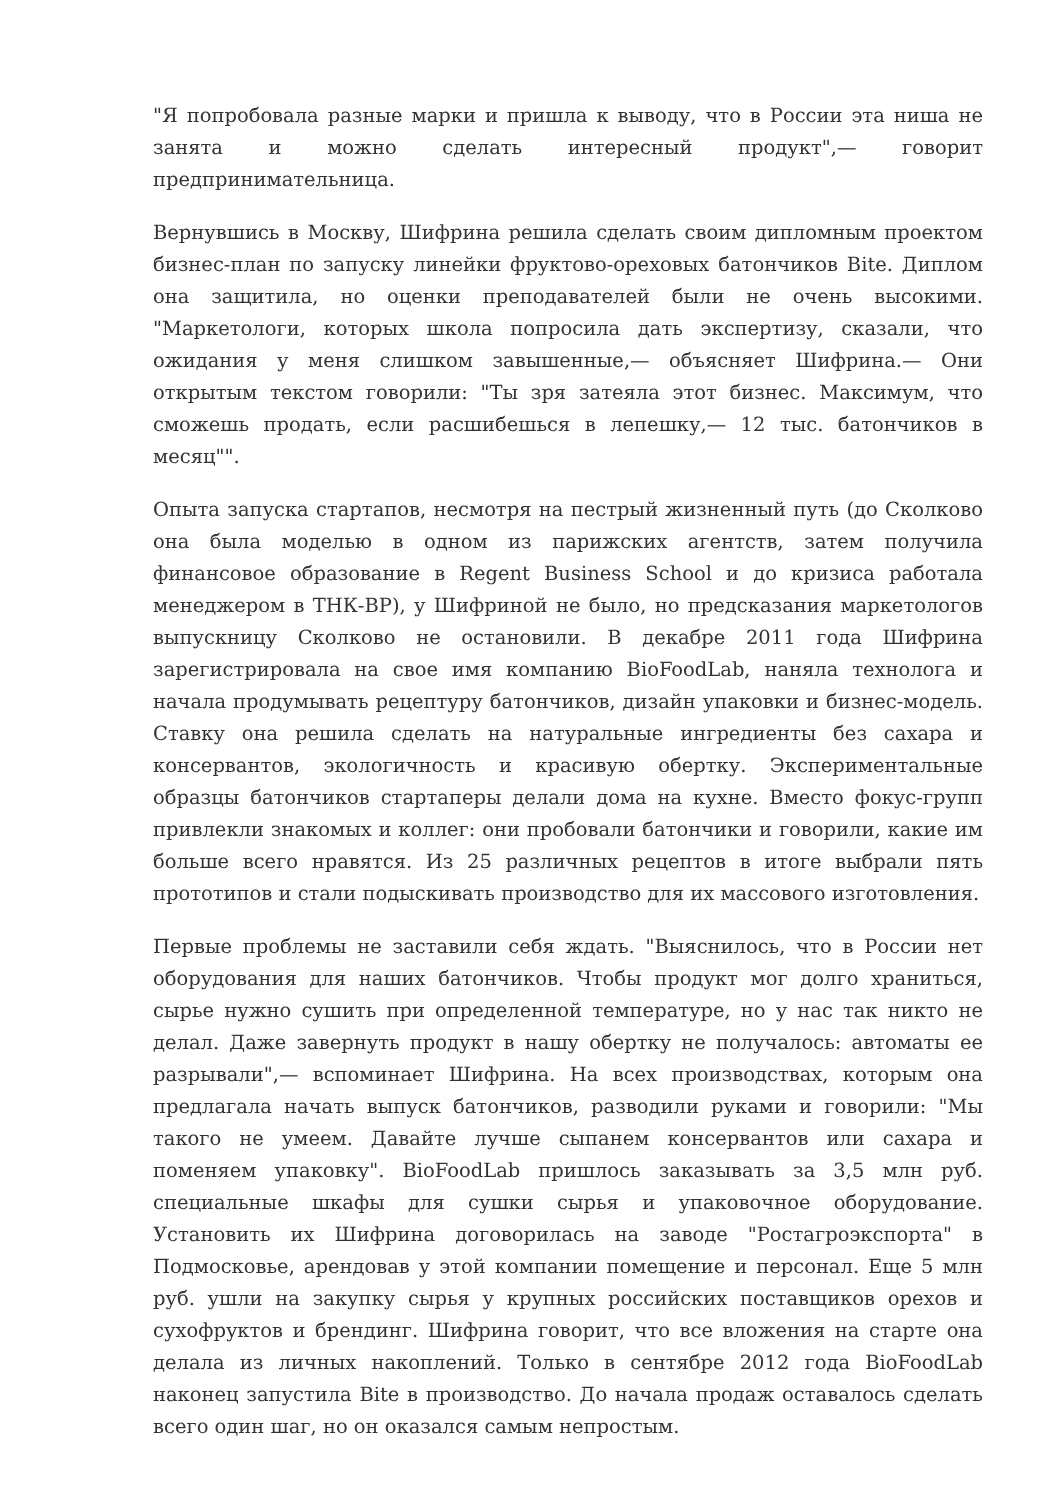"Я попробовала разные марки и пришла к выводу, что в России эта ниша не занята и можно сделать интересный продукт",— говорит предпринимательница.
Вернувшись в Москву, Шифрина решила сделать своим дипломным проектом бизнес-план по запуску линейки фруктово-ореховых батончиков Bite. Диплом она защитила, но оценки преподавателей были не очень высокими. "Маркетологи, которых школа попросила дать экспертизу, сказали, что ожидания у меня слишком завышенные,— объясняет Шифрина.— Они открытым текстом говорили: "Ты зря затеяла этот бизнес. Максимум, что сможешь продать, если расшибешься в лепешку,— 12 тыс. батончиков в месяц"".
Опыта запуска стартапов, несмотря на пестрый жизненный путь (до Сколково она была моделью в одном из парижских агентств, затем получила финансовое образование в Regent Business School и до кризиса работала менеджером в ТНК-BP), у Шифриной не было, но предсказания маркетологов выпускницу Сколково не остановили. В декабре 2011 года Шифрина зарегистрировала на свое имя компанию BioFoodLab, наняла технолога и начала продумывать рецептуру батончиков, дизайн упаковки и бизнес-модель. Ставку она решила сделать на натуральные ингредиенты без сахара и консервантов, экологичность и красивую обертку. Экспериментальные образцы батончиков стартаперы делали дома на кухне. Вместо фокус-групп привлекли знакомых и коллег: они пробовали батончики и говорили, какие им больше всего нравятся. Из 25 различных рецептов в итоге выбрали пять прототипов и стали подыскивать производство для их массового изготовления.
Первые проблемы не заставили себя ждать. "Выяснилось, что в России нет оборудования для наших батончиков. Чтобы продукт мог долго храниться, сырье нужно сушить при определенной температуре, но у нас так никто не делал. Даже завернуть продукт в нашу обертку не получалось: автоматы ее разрывали",— вспоминает Шифрина. На всех производствах, которым она предлагала начать выпуск батончиков, разводили руками и говорили: "Мы такого не умеем. Давайте лучше сыпанем консервантов или сахара и поменяем упаковку". BioFoodLab пришлось заказывать за 3,5 млн руб. специальные шкафы для сушки сырья и упаковочное оборудование. Установить их Шифрина договорилась на заводе "Ростагроэкспорта" в Подмосковье, арендовав у этой компании помещение и персонал. Еще 5 млн руб. ушли на закупку сырья у крупных российских поставщиков орехов и сухофруктов и брендинг. Шифрина говорит, что все вложения на старте она делала из личных накоплений. Только в сентябре 2012 года BioFoodLab наконец запустила Bite в производство. До начала продаж оставалось сделать всего один шаг, но он оказался самым непростым.